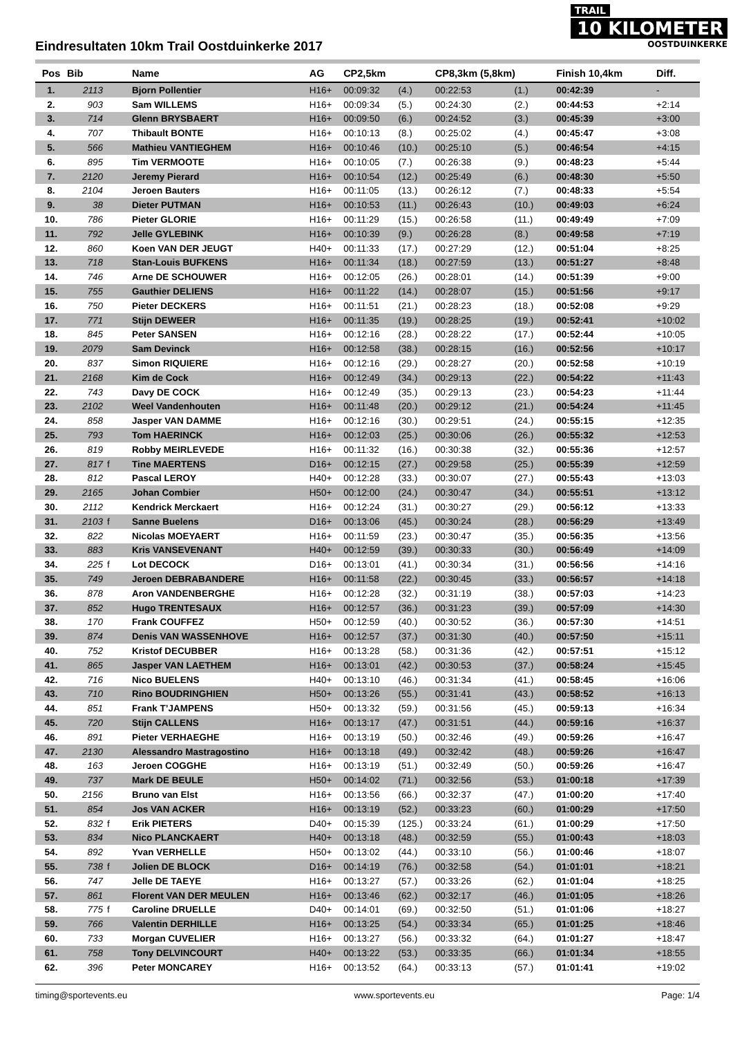TRAIL
10 KILOMETER
OOSTDUINKERKE
Eindresultaten 10km Trail Oostduinkerke 2017
| Pos | Bib | | Name | AG | CP2,5km | | CP8,3km (5,8km) | | Finish 10,4km | Diff. |
| --- | --- | --- | --- | --- | --- | --- | --- | --- | --- | --- |
| 1. | 2113 | | Bjorn Pollentier | H16+ | 00:09:32 | (4.) | 00:22:53 | (1.) | 00:42:39 | - |
| 2. | 903 | | Sam WILLEMS | H16+ | 00:09:34 | (5.) | 00:24:30 | (2.) | 00:44:53 | +2:14 |
| 3. | 714 | | Glenn BRYSBAERT | H16+ | 00:09:50 | (6.) | 00:24:52 | (3.) | 00:45:39 | +3:00 |
| 4. | 707 | | Thibault BONTE | H16+ | 00:10:13 | (8.) | 00:25:02 | (4.) | 00:45:47 | +3:08 |
| 5. | 566 | | Mathieu VANTIEGHEM | H16+ | 00:10:46 | (10.) | 00:25:10 | (5.) | 00:46:54 | +4:15 |
| 6. | 895 | | Tim VERMOOTE | H16+ | 00:10:05 | (7.) | 00:26:38 | (9.) | 00:48:23 | +5:44 |
| 7. | 2120 | | Jeremy Pierard | H16+ | 00:10:54 | (12.) | 00:25:49 | (6.) | 00:48:30 | +5:50 |
| 8. | 2104 | | Jeroen Bauters | H16+ | 00:11:05 | (13.) | 00:26:12 | (7.) | 00:48:33 | +5:54 |
| 9. | 38 | | Dieter PUTMAN | H16+ | 00:10:53 | (11.) | 00:26:43 | (10.) | 00:49:03 | +6:24 |
| 10. | 786 | | Pieter GLORIE | H16+ | 00:11:29 | (15.) | 00:26:58 | (11.) | 00:49:49 | +7:09 |
| 11. | 792 | | Jelle GYLEBINK | H16+ | 00:10:39 | (9.) | 00:26:28 | (8.) | 00:49:58 | +7:19 |
| 12. | 860 | | Koen VAN DER JEUGT | H40+ | 00:11:33 | (17.) | 00:27:29 | (12.) | 00:51:04 | +8:25 |
| 13. | 718 | | Stan-Louis BUFKENS | H16+ | 00:11:34 | (18.) | 00:27:59 | (13.) | 00:51:27 | +8:48 |
| 14. | 746 | | Arne DE SCHOUWER | H16+ | 00:12:05 | (26.) | 00:28:01 | (14.) | 00:51:39 | +9:00 |
| 15. | 755 | | Gauthier DELIENS | H16+ | 00:11:22 | (14.) | 00:28:07 | (15.) | 00:51:56 | +9:17 |
| 16. | 750 | | Pieter DECKERS | H16+ | 00:11:51 | (21.) | 00:28:23 | (18.) | 00:52:08 | +9:29 |
| 17. | 771 | | Stijn DEWEER | H16+ | 00:11:35 | (19.) | 00:28:25 | (19.) | 00:52:41 | +10:02 |
| 18. | 845 | | Peter SANSEN | H16+ | 00:12:16 | (28.) | 00:28:22 | (17.) | 00:52:44 | +10:05 |
| 19. | 2079 | | Sam Devinck | H16+ | 00:12:58 | (38.) | 00:28:15 | (16.) | 00:52:56 | +10:17 |
| 20. | 837 | | Simon RIQUIERE | H16+ | 00:12:16 | (29.) | 00:28:27 | (20.) | 00:52:58 | +10:19 |
| 21. | 2168 | | Kim de Cock | H16+ | 00:12:49 | (34.) | 00:29:13 | (22.) | 00:54:22 | +11:43 |
| 22. | 743 | | Davy DE COCK | H16+ | 00:12:49 | (35.) | 00:29:13 | (23.) | 00:54:23 | +11:44 |
| 23. | 2102 | | Weel Vandenhouten | H16+ | 00:11:48 | (20.) | 00:29:12 | (21.) | 00:54:24 | +11:45 |
| 24. | 858 | | Jasper VAN DAMME | H16+ | 00:12:16 | (30.) | 00:29:51 | (24.) | 00:55:15 | +12:35 |
| 25. | 793 | | Tom HAERINCK | H16+ | 00:12:03 | (25.) | 00:30:06 | (26.) | 00:55:32 | +12:53 |
| 26. | 819 | | Robby MEIRLEVEDE | H16+ | 00:11:32 | (16.) | 00:30:38 | (32.) | 00:55:36 | +12:57 |
| 27. | 817 | f | Tine MAERTENS | D16+ | 00:12:15 | (27.) | 00:29:58 | (25.) | 00:55:39 | +12:59 |
| 28. | 812 | | Pascal LEROY | H40+ | 00:12:28 | (33.) | 00:30:07 | (27.) | 00:55:43 | +13:03 |
| 29. | 2165 | | Johan Combier | H50+ | 00:12:00 | (24.) | 00:30:47 | (34.) | 00:55:51 | +13:12 |
| 30. | 2112 | | Kendrick Merckaert | H16+ | 00:12:24 | (31.) | 00:30:27 | (29.) | 00:56:12 | +13:33 |
| 31. | 2103 | f | Sanne Buelens | D16+ | 00:13:06 | (45.) | 00:30:24 | (28.) | 00:56:29 | +13:49 |
| 32. | 822 | | Nicolas MOEYAERT | H16+ | 00:11:59 | (23.) | 00:30:47 | (35.) | 00:56:35 | +13:56 |
| 33. | 883 | | Kris VANSEVENANT | H40+ | 00:12:59 | (39.) | 00:30:33 | (30.) | 00:56:49 | +14:09 |
| 34. | 225 | f | Lot DECOCK | D16+ | 00:13:01 | (41.) | 00:30:34 | (31.) | 00:56:56 | +14:16 |
| 35. | 749 | | Jeroen DEBRABANDERE | H16+ | 00:11:58 | (22.) | 00:30:45 | (33.) | 00:56:57 | +14:18 |
| 36. | 878 | | Aron VANDENBERGHE | H16+ | 00:12:28 | (32.) | 00:31:19 | (38.) | 00:57:03 | +14:23 |
| 37. | 852 | | Hugo TRENTESAUX | H16+ | 00:12:57 | (36.) | 00:31:23 | (39.) | 00:57:09 | +14:30 |
| 38. | 170 | | Frank COUFFEZ | H50+ | 00:12:59 | (40.) | 00:30:52 | (36.) | 00:57:30 | +14:51 |
| 39. | 874 | | Denis VAN WASSENHOVE | H16+ | 00:12:57 | (37.) | 00:31:30 | (40.) | 00:57:50 | +15:11 |
| 40. | 752 | | Kristof DECUBBER | H16+ | 00:13:28 | (58.) | 00:31:36 | (42.) | 00:57:51 | +15:12 |
| 41. | 865 | | Jasper VAN LAETHEM | H16+ | 00:13:01 | (42.) | 00:30:53 | (37.) | 00:58:24 | +15:45 |
| 42. | 716 | | Nico BUELENS | H40+ | 00:13:10 | (46.) | 00:31:34 | (41.) | 00:58:45 | +16:06 |
| 43. | 710 | | Rino BOUDRINGHIEN | H50+ | 00:13:26 | (55.) | 00:31:41 | (43.) | 00:58:52 | +16:13 |
| 44. | 851 | | Frank T’JAMPENS | H50+ | 00:13:32 | (59.) | 00:31:56 | (45.) | 00:59:13 | +16:34 |
| 45. | 720 | | Stijn CALLENS | H16+ | 00:13:17 | (47.) | 00:31:51 | (44.) | 00:59:16 | +16:37 |
| 46. | 891 | | Pieter VERHAEGHE | H16+ | 00:13:19 | (50.) | 00:32:46 | (49.) | 00:59:26 | +16:47 |
| 47. | 2130 | | Alessandro Mastragostino | H16+ | 00:13:18 | (49.) | 00:32:42 | (48.) | 00:59:26 | +16:47 |
| 48. | 163 | | Jeroen COGGHE | H16+ | 00:13:19 | (51.) | 00:32:49 | (50.) | 00:59:26 | +16:47 |
| 49. | 737 | | Mark DE BEULE | H50+ | 00:14:02 | (71.) | 00:32:56 | (53.) | 01:00:18 | +17:39 |
| 50. | 2156 | | Bruno van Elst | H16+ | 00:13:56 | (66.) | 00:32:37 | (47.) | 01:00:20 | +17:40 |
| 51. | 854 | | Jos VAN ACKER | H16+ | 00:13:19 | (52.) | 00:33:23 | (60.) | 01:00:29 | +17:50 |
| 52. | 832 | f | Erik PIETERS | D40+ | 00:15:39 | (125.) | 00:33:24 | (61.) | 01:00:29 | +17:50 |
| 53. | 834 | | Nico PLANCKAERT | H40+ | 00:13:18 | (48.) | 00:32:59 | (55.) | 01:00:43 | +18:03 |
| 54. | 892 | | Yvan VERHELLE | H50+ | 00:13:02 | (44.) | 00:33:10 | (56.) | 01:00:46 | +18:07 |
| 55. | 738 | f | Jolien DE BLOCK | D16+ | 00:14:19 | (76.) | 00:32:58 | (54.) | 01:01:01 | +18:21 |
| 56. | 747 | | Jelle DE TAEYE | H16+ | 00:13:27 | (57.) | 00:33:26 | (62.) | 01:01:04 | +18:25 |
| 57. | 861 | | Florent VAN DER MEULEN | H16+ | 00:13:46 | (62.) | 00:32:17 | (46.) | 01:01:05 | +18:26 |
| 58. | 775 | f | Caroline DRUELLE | D40+ | 00:14:01 | (69.) | 00:32:50 | (51.) | 01:01:06 | +18:27 |
| 59. | 766 | | Valentin DERHILLE | H16+ | 00:13:25 | (54.) | 00:33:34 | (65.) | 01:01:25 | +18:46 |
| 60. | 733 | | Morgan CUVELIER | H16+ | 00:13:27 | (56.) | 00:33:32 | (64.) | 01:01:27 | +18:47 |
| 61. | 758 | | Tony DELVINCOURT | H40+ | 00:13:22 | (53.) | 00:33:35 | (66.) | 01:01:34 | +18:55 |
| 62. | 396 | | Peter MONCAREY | H16+ | 00:13:52 | (64.) | 00:33:13 | (57.) | 01:01:41 | +19:02 |
timing@sportevents.eu www.sportevents.eu Page: 1/4